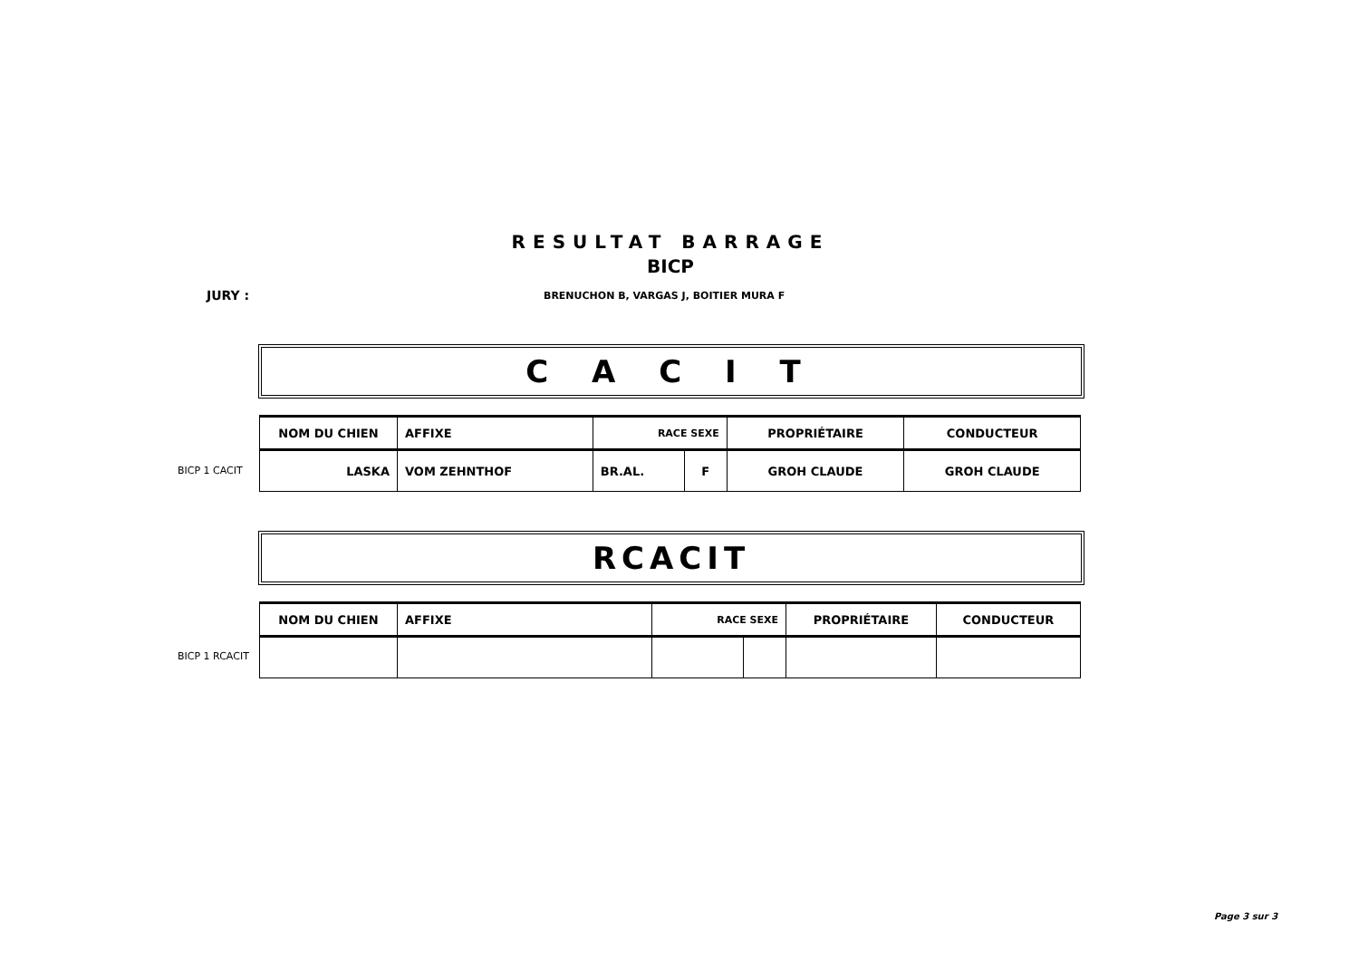RESULTAT BARRAGE
BICP
JURY :
BRENUCHON B, VARGAS J, BOITIER MURA F
C A C I T
BICP 1 CACIT
| NOM DU CHIEN | AFFIXE | RACE SEXE | | PROPRIÉTAIRE | CONDUCTEUR |
| --- | --- | --- | --- | --- | --- |
| LASKA | VOM ZEHNTHOF | BR.AL. | F | GROH CLAUDE | GROH CLAUDE |
RCACIT
BICP 1 RCACIT
| NOM DU CHIEN | AFFIXE | RACE SEXE | | PROPRIÉTAIRE | CONDUCTEUR |
| --- | --- | --- | --- | --- | --- |
Page 3 sur 3